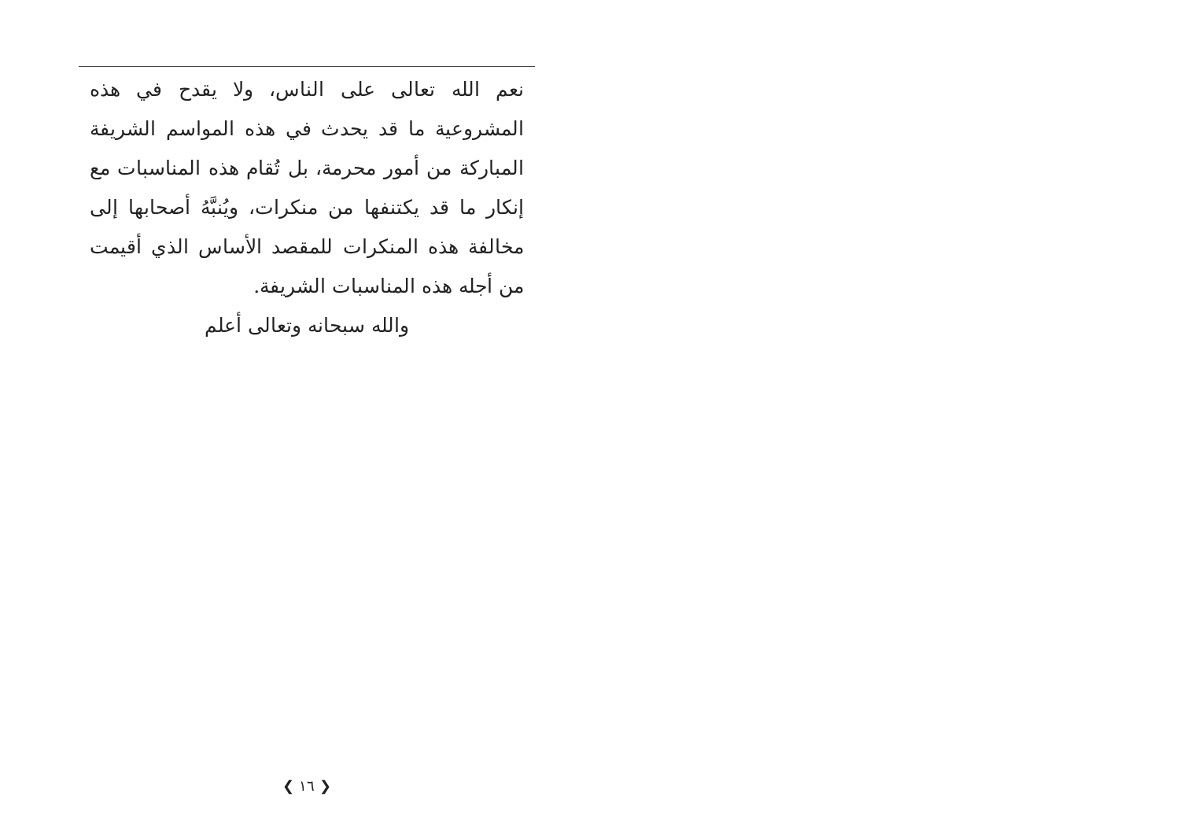نعم الله تعالى على الناس، ولا يقدح في هذه المشروعية ما قد يحدث في هذه المواسم الشريفة المباركة من أمور محرمة، بل تُقام هذه المناسبات مع إنكار ما قد يكتنفها من منكرات، ويُنبَّهُ أصحابها إلى مخالفة هذه المنكرات للمقصد الأساس الذي أقيمت من أجله هذه المناسبات الشريفة.
والله سبحانه وتعالى أعلم
❮ ١٦ ❯